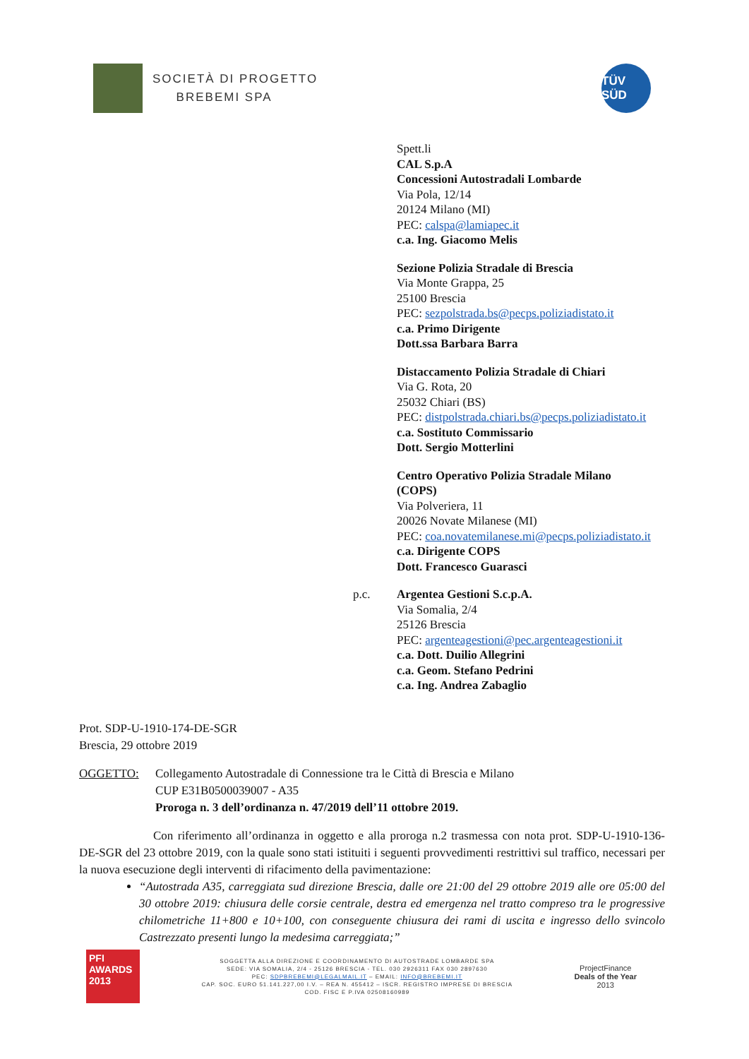SOCIETÀ DI PROGETTO
BREBEMI SPA
TÜV SÜD
Spett.li
CAL S.p.A
Concessioni Autostradali Lombarde
Via Pola, 12/14
20124 Milano (MI)
PEC: calspa@lamiapec.it
c.a. Ing. Giacomo Melis
Sezione Polizia Stradale di Brescia
Via Monte Grappa, 25
25100 Brescia
PEC: sezpolstrada.bs@pecps.poliziadistato.it
c.a. Primo Dirigente
Dott.ssa Barbara Barra
Distaccamento Polizia Stradale di Chiari
Via G. Rota, 20
25032 Chiari (BS)
PEC: distpolstrada.chiari.bs@pecps.poliziadistato.it
c.a. Sostituto Commissario
Dott. Sergio Motterlini
Centro Operativo Polizia Stradale Milano
(COPS)
Via Polveriera, 11
20026 Novate Milanese (MI)
PEC: coa.novatemilanese.mi@pecps.poliziadistato.it
c.a. Dirigente COPS
Dott. Francesco Guarasci
p.c. Argentea Gestioni S.c.p.A.
Via Somalia, 2/4
25126 Brescia
PEC: argenteagestioni@pec.argenteagestioni.it
c.a. Dott. Duilio Allegrini
c.a. Geom. Stefano Pedrini
c.a. Ing. Andrea Zabaglio
Prot. SDP-U-1910-174-DE-SGR
Brescia, 29 ottobre 2019
OGGETTO: Collegamento Autostradale di Connessione tra le Città di Brescia e Milano
CUP E31B0500039007 - A35
Proroga n. 3 dell’ordinanza n. 47/2019 dell’11 ottobre 2019.
Con riferimento all’ordinanza in oggetto e alla proroga n.2 trasmessa con nota prot. SDP-U-1910-136-DE-SGR del 23 ottobre 2019, con la quale sono stati istituiti i seguenti provvedimenti restrittivi sul traffico, necessari per la nuova esecuzione degli interventi di rifacimento della pavimentazione:
“Autostrada A35, carreggiata sud direzione Brescia, dalle ore 21:00 del 29 ottobre 2019 alle ore 05:00 del 30 ottobre 2019: chiusura delle corsie centrale, destra ed emergenza nel tratto compreso tra le progressive chilometriche 11+800 e 10+100, con conseguente chiusura dei rami di uscita e ingresso dello svincolo Castrezzato presenti lungo la medesima carreggiata;”
PFI
AWARDS
2013
SOGGETTA ALLA DIREZIONE E COORDINAMENTO DI AUTOSTRADE LOMBARDE SPA
SEDE: VIA SOMALIA, 2/4 - 25126 BRESCIA - TEL. 030 2926311 FAX 030 2897630
PEC: SDPBREBEMI@LEGALMAIL.IT – EMAIL: INFO@BREBEMI.IT
CAP. SOC. EURO 51.141.227,00 I.V. – REA N. 455412 – ISCR. REGISTRO IMPRESE DI BRESCIA
COD. FISC E P.IVA 02508160989
ProjectFinance
Deals of the Year
2013